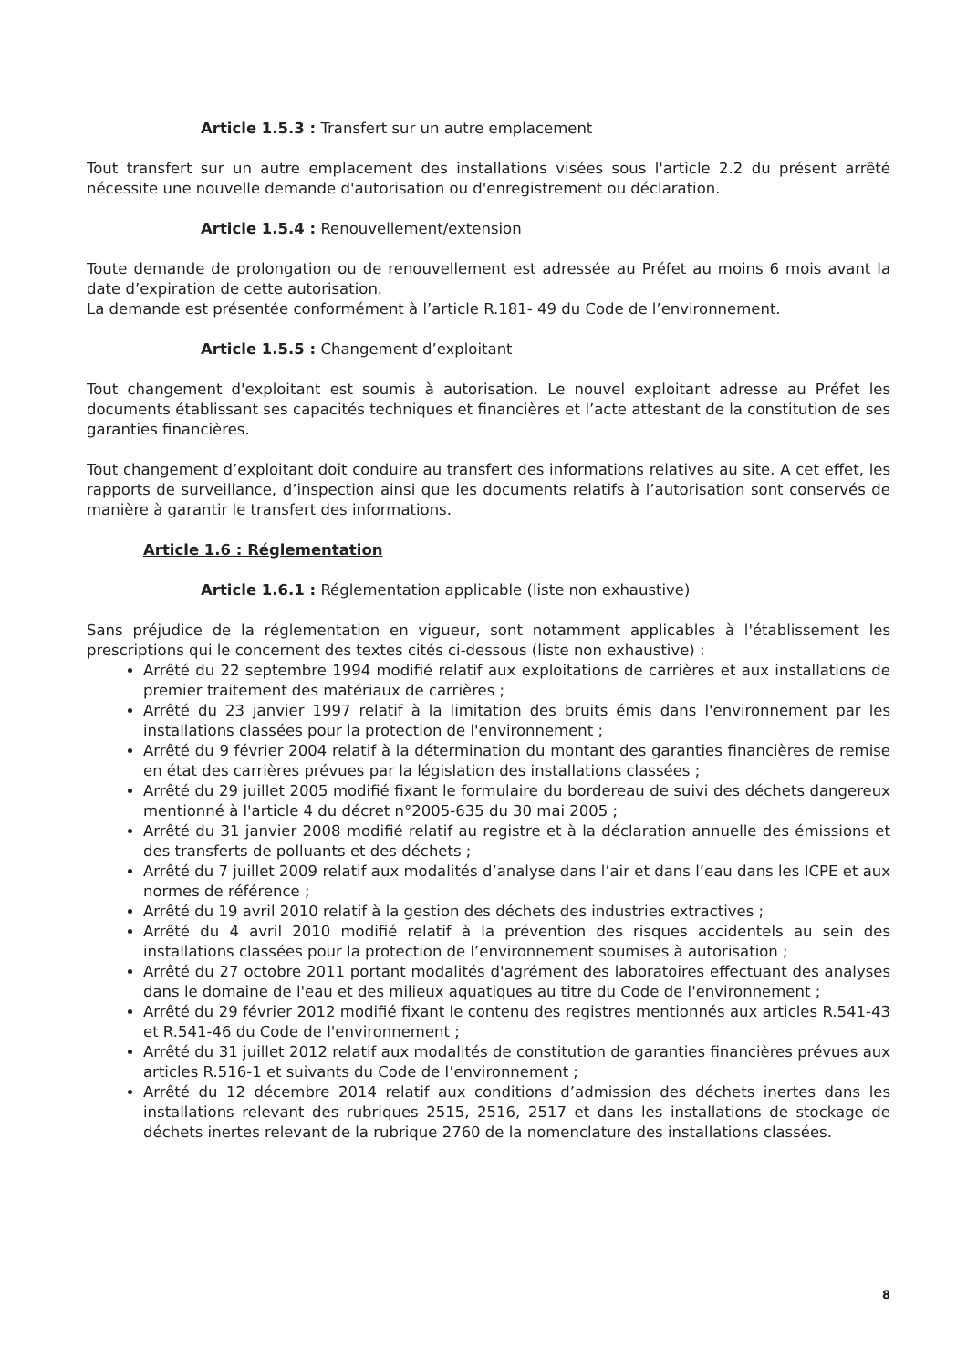Article 1.5.3 : Transfert sur un autre emplacement
Tout transfert sur un autre emplacement des installations visées sous l'article 2.2 du présent arrêté nécessite une nouvelle demande d'autorisation ou d'enregistrement ou déclaration.
Article 1.5.4 : Renouvellement/extension
Toute demande de prolongation ou de renouvellement est adressée au Préfet au moins 6 mois avant la date d’expiration de cette autorisation.
La demande est présentée conformément à l’article R.181- 49 du Code de l’environnement.
Article 1.5.5 : Changement d’exploitant
Tout changement d'exploitant est soumis à autorisation. Le nouvel exploitant adresse au Préfet les documents établissant ses capacités techniques et financières et l’acte attestant de la constitution de ses garanties financières.
Tout changement d’exploitant doit conduire au transfert des informations relatives au site. A cet effet, les rapports de surveillance, d’inspection ainsi que les documents relatifs à l’autorisation sont conservés de manière à garantir le transfert des informations.
Article 1.6 : Réglementation
Article 1.6.1 : Réglementation applicable (liste non exhaustive)
Sans préjudice de la réglementation en vigueur, sont notamment applicables à l'établissement les prescriptions qui le concernent des textes cités ci-dessous (liste non exhaustive) :
Arrêté du 22 septembre 1994 modifié relatif aux exploitations de carrières et aux installations de premier traitement des matériaux de carrières ;
Arrêté du 23 janvier 1997 relatif à la limitation des bruits émis dans l'environnement par les installations classées pour la protection de l'environnement ;
Arrêté du 9 février 2004 relatif à la détermination du montant des garanties financières de remise en état des carrières prévues par la législation des installations classées ;
Arrêté du 29 juillet 2005 modifié fixant le formulaire du bordereau de suivi des déchets dangereux mentionné à l'article 4 du décret n°2005-635 du 30 mai 2005 ;
Arrêté du 31 janvier 2008 modifié relatif au registre et à la déclaration annuelle des émissions et des transferts de polluants et des déchets ;
Arrêté du 7 juillet 2009 relatif aux modalités d’analyse dans l’air et dans l’eau dans les ICPE et aux normes de référence ;
Arrêté du 19 avril 2010 relatif à la gestion des déchets des industries extractives ;
Arrêté du 4 avril 2010 modifié relatif à la prévention des risques accidentels au sein des installations classées pour la protection de l’environnement soumises à autorisation ;
Arrêté du 27 octobre 2011 portant modalités d'agrément des laboratoires effectuant des analyses dans le domaine de l'eau et des milieux aquatiques au titre du Code de l'environnement ;
Arrêté du 29 février 2012 modifié fixant le contenu des registres mentionnés aux articles R.541-43 et R.541-46 du Code de l'environnement ;
Arrêté du 31 juillet 2012 relatif aux modalités de constitution de garanties financières prévues aux articles R.516-1 et suivants du Code de l’environnement ;
Arrêté du 12 décembre 2014 relatif aux conditions d’admission des déchets inertes dans les installations relevant des rubriques 2515, 2516, 2517 et dans les installations de stockage de déchets inertes relevant de la rubrique 2760 de la nomenclature des installations classées.
8